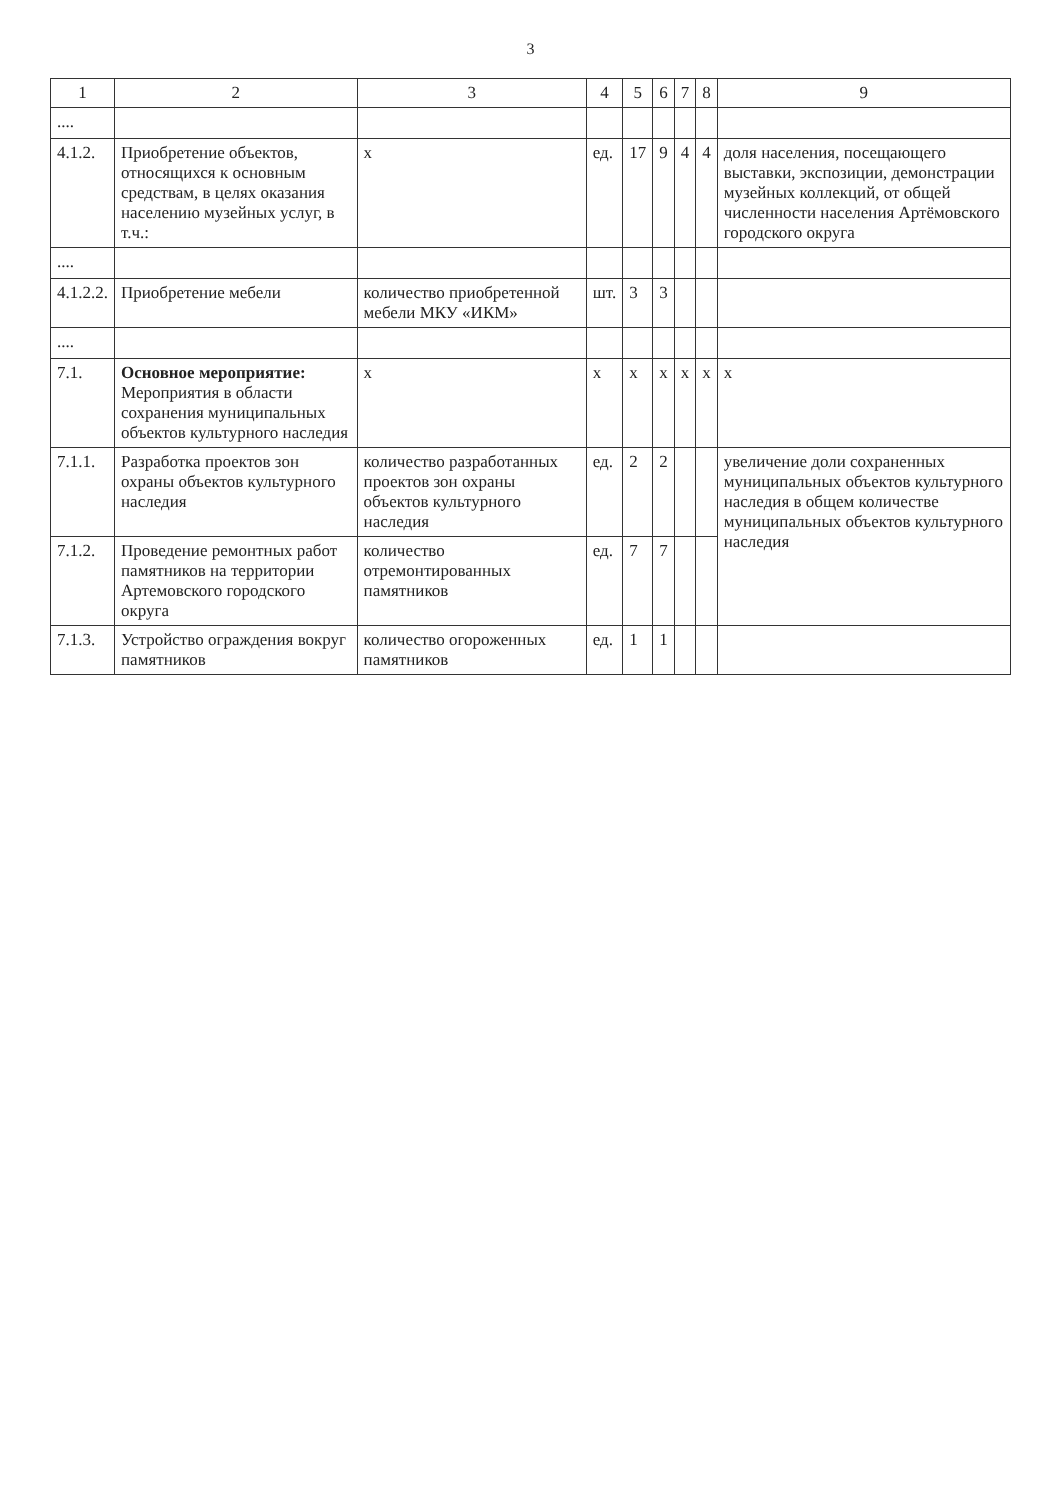3
| 1 | 2 | 3 | 4 | 5 | 6 | 7 | 8 | 9 |
| --- | --- | --- | --- | --- | --- | --- | --- | --- |
| .... | | | | | | | | |
| 4.1.2. | Приобретение объектов, относящихся к основным средствам, в целях оказания населению музейных услуг, в т.ч.: | х | ед. | 17 | 9 | 4 | 4 | доля населения, посещающего выставки, экспозиции, демонстрации музейных коллекций, от общей численности населения Артёмовского городского округа |
| .... | | | | | | | | |
| 4.1.2.2. | Приобретение мебели | количество приобретенной мебели МКУ «ИКМ» | шт. | 3 | 3 | | | |
| .... | | | | | | | | |
| 7.1. | Основное мероприятие: Мероприятия в области сохранения муниципальных объектов культурного наследия | х | х | х | х | х | х | х |
| 7.1.1. | Разработка проектов зон охраны объектов культурного наследия | количество разработанных проектов зон охраны объектов культурного наследия | ед. | 2 | 2 | | | увеличение доли сохраненных муниципальных объектов культурного наследия в общем количестве муниципальных объектов культурного наследия |
| 7.1.2. | Проведение ремонтных работ памятников на территории Артемовского городского округа | количество отремонтированных памятников | ед. | 7 | 7 | | | |
| 7.1.3. | Устройство ограждения вокруг памятников | количество огороженных памятников | ед. | 1 | 1 | | | |